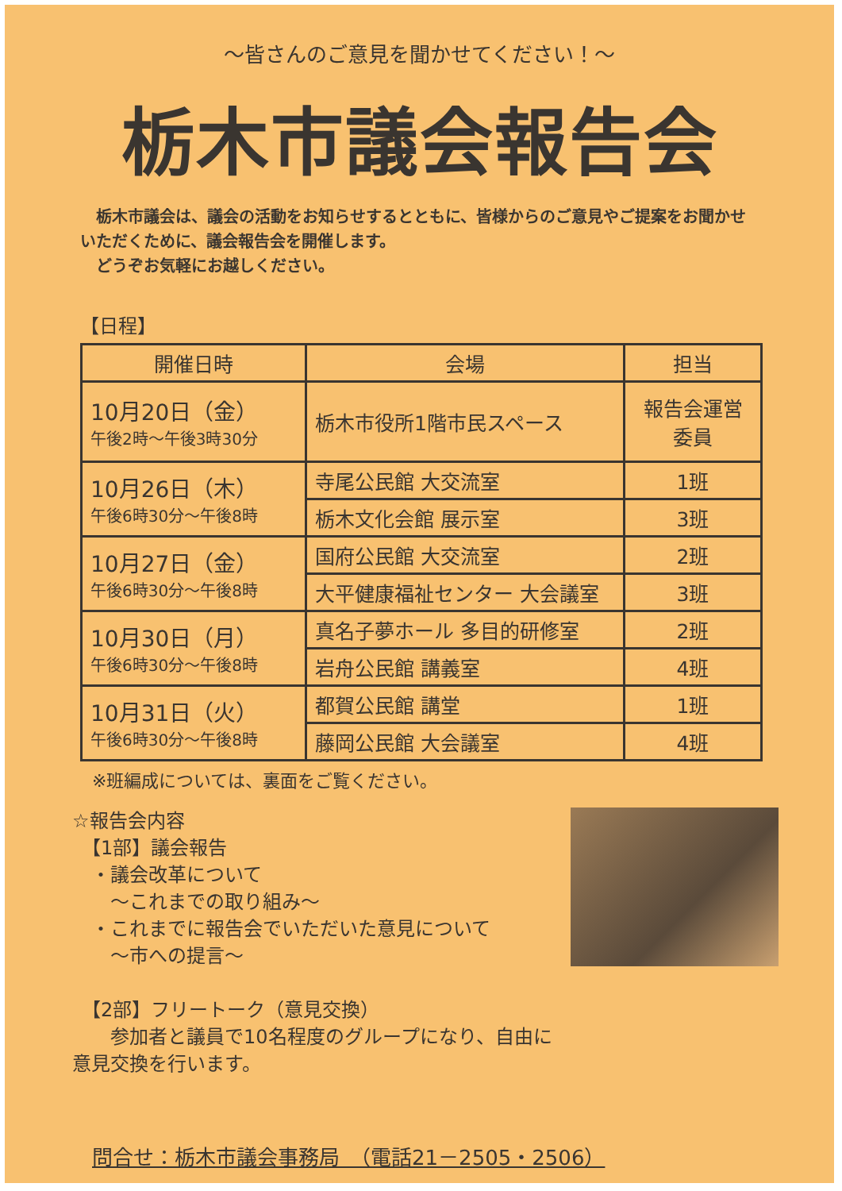～皆さんのご意見を聞かせてください！～
栃木市議会報告会
　栃木市議会は、議会の活動をお知らせするとともに、皆様からのご意見やご提案をお聞かせいただくために、議会報告会を開催します。
　どうぞお気軽にお越しください。
【日程】
| 開催日時 | 会場 | 担当 |
| --- | --- | --- |
| 10月20日（金） 午後2時～午後3時30分 | 栃木市役所1階市民スペース | 報告会運営 委員 |
| 10月26日（木） 午後6時30分～午後8時 | 寺尾公民館 大交流室 | 1班 |
| | 栃木文化会館 展示室 | 3班 |
| 10月27日（金） 午後6時30分～午後8時 | 国府公民館 大交流室 | 2班 |
| | 大平健康福祉センター 大会議室 | 3班 |
| 10月30日（月） 午後6時30分～午後8時 | 真名子夢ホール 多目的研修室 | 2班 |
| | 岩舟公民館 講義室 | 4班 |
| 10月31日（火） 午後6時30分～午後8時 | 都賀公民館 講堂 | 1班 |
| | 藤岡公民館 大会議室 | 4班 |
※班編成については、裏面をご覧ください。
☆報告会内容
　【1部】議会報告
　・議会改革について
　　～これまでの取り組み～
　・これまでに報告会でいただいた意見について
　　～市への提言～
　【2部】フリートーク（意見交換）
　　参加者と議員で10名程度のグループになり、自由に意見交換を行います。
問合せ：栃木市議会事務局　（電話21－2505・2506）